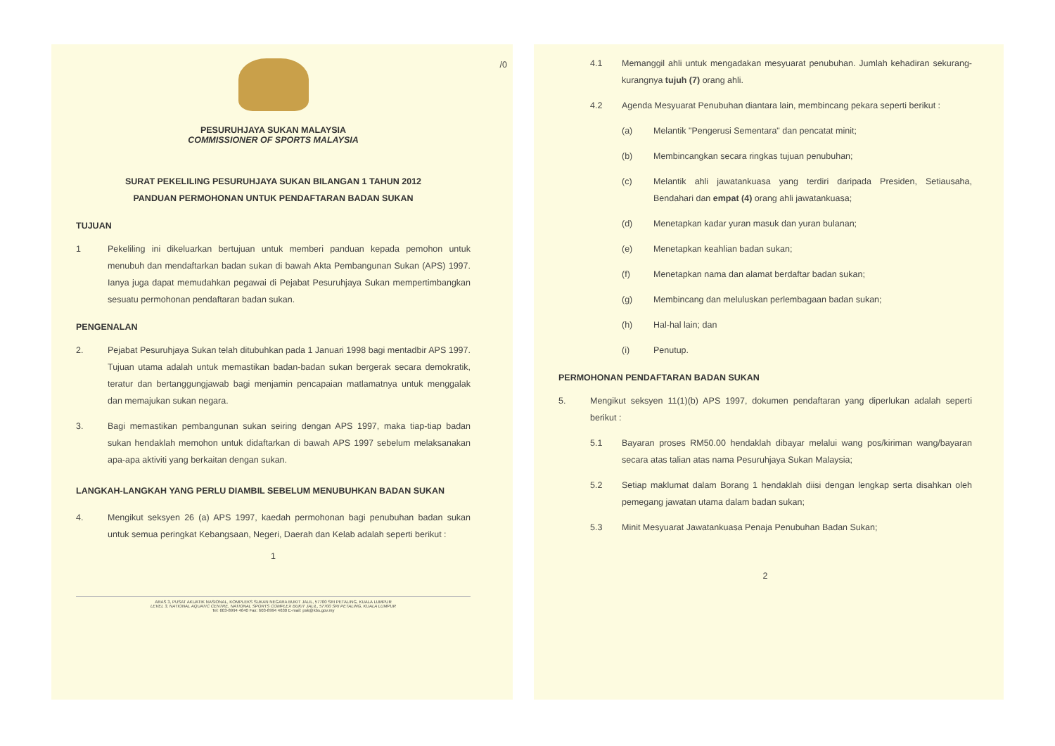PESURUHJAYA SUKAN MALAYSIA
COMMISSIONER OF SPORTS MALAYSIA
SURAT PEKELILING PESURUHJAYA SUKAN BILANGAN 1 TAHUN 2012
PANDUAN PERMOHONAN UNTUK PENDAFTARAN BADAN SUKAN
TUJUAN
1 Pekeliling ini dikeluarkan bertujuan untuk memberi panduan kepada pemohon untuk menubuh dan mendaftarkan badan sukan di bawah Akta Pembangunan Sukan (APS) 1997. Ianya juga dapat memudahkan pegawai di Pejabat Pesuruhjaya Sukan mempertimbangkan sesuatu permohonan pendaftaran badan sukan.
PENGENALAN
2. Pejabat Pesuruhjaya Sukan telah ditubuhkan pada 1 Januari 1998 bagi mentadbir APS 1997. Tujuan utama adalah untuk memastikan badan-badan sukan bergerak secara demokratik, teratur dan bertanggungjawab bagi menjamin pencapaian matlamatnya untuk menggalak dan memajukan sukan negara.
3. Bagi memastikan pembangunan sukan seiring dengan APS 1997, maka tiap-tiap badan sukan hendaklah memohon untuk didaftarkan di bawah APS 1997 sebelum melaksanakan apa-apa aktiviti yang berkaitan dengan sukan.
LANGKAH-LANGKAH YANG PERLU DIAMBIL SEBELUM MENUBUHKAN BADAN SUKAN
4. Mengikut seksyen 26 (a) APS 1997, kaedah permohonan bagi penubuhan badan sukan untuk semua peringkat Kebangsaan, Negeri, Daerah dan Kelab adalah seperti berikut :
1
ARAS 3, PUSAT AKUATIK NASIONAL, KOMPLEKS SUKAN NEGARA BUKIT JALIL, 57700 SRI PETALING, KUALA LUMPUR
LEVEL 3, NATIONAL AQUATIC CENTRE, NATIONAL SPORTS COMPLEX BUKIT JALIL, 57700 SRI PETALING, KUALA LUMPUR
Tel: 603-8994 4640 Fax: 603-8994 4630 E-mail: psk@kbs.gov.my
/0
4.1 Memanggil ahli untuk mengadakan mesyuarat penubuhan. Jumlah kehadiran sekurang-kurangnya tujuh (7) orang ahli.
4.2 Agenda Mesyuarat Penubuhan diantara lain, membincang pekara seperti berikut :
(a) Melantik "Pengerusi Sementara" dan pencatat minit;
(b) Membincangkan secara ringkas tujuan penubuhan;
(c) Melantik ahli jawatankuasa yang terdiri daripada Presiden, Setiausaha, Bendahari dan empat (4) orang ahli jawatankuasa;
(d) Menetapkan kadar yuran masuk dan yuran bulanan;
(e) Menetapkan keahlian badan sukan;
(f) Menetapkan nama dan alamat berdaftar badan sukan;
(g) Membincang dan meluluskan perlembagaan badan sukan;
(h) Hal-hal lain; dan
(i) Penutup.
PERMOHONAN PENDAFTARAN BADAN SUKAN
5. Mengikut seksyen 11(1)(b) APS 1997, dokumen pendaftaran yang diperlukan adalah seperti berikut :
5.1 Bayaran proses RM50.00 hendaklah dibayar melalui wang pos/kiriman wang/bayaran secara atas talian atas nama Pesuruhjaya Sukan Malaysia;
5.2 Setiap maklumat dalam Borang 1 hendaklah diisi dengan lengkap serta disahkan oleh pemegang jawatan utama dalam badan sukan;
5.3 Minit Mesyuarat Jawatankuasa Penaja Penubuhan Badan Sukan;
2